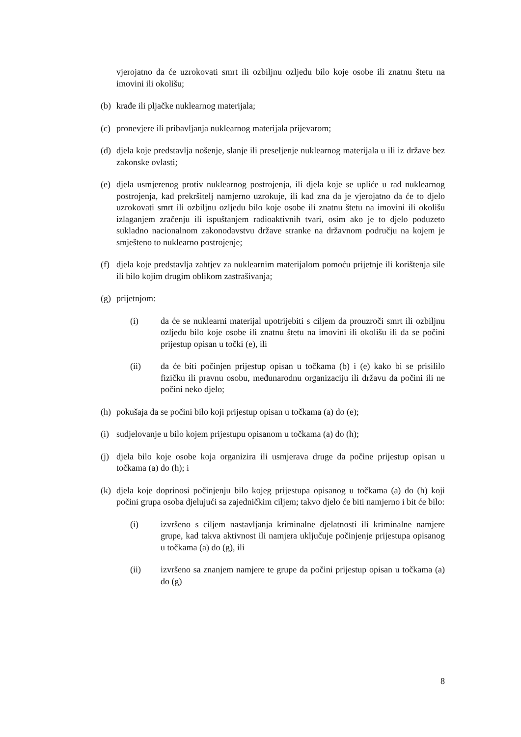vjerojatno da će uzrokovati smrt ili ozbiljnu ozljedu bilo koje osobe ili znatnu štetu na imovini ili okolišu;
(b) krađe ili pljačke nuklearnog materijala;
(c) pronevjere ili pribavljanja nuklearnog materijala prijevarom;
(d) djela koje predstavlja nošenje, slanje ili preseljenje nuklearnog materijala u ili iz države bez zakonske ovlasti;
(e) djela usmjerenog protiv nuklearnog postrojenja, ili djela koje se upliće u rad nuklearnog postrojenja, kad prekršitelj namjerno uzrokuje, ili kad zna da je vjerojatno da će to djelo uzrokovati smrt ili ozbiljnu ozljedu bilo koje osobe ili znatnu štetu na imovini ili okolišu izlaganjem zračenju ili ispuštanjem radioaktivnih tvari, osim ako je to djelo poduzeto sukladno nacionalnom zakonodavstvu države stranke na državnom području na kojem je smješteno to nuklearno postrojenje;
(f) djela koje predstavlja zahtjev za nuklearnim materijalom pomoću prijetnje ili korištenja sile ili bilo kojim drugim oblikom zastrašivanja;
(g) prijetnjom:
(i) da će se nuklearni materijal upotrijebiti s ciljem da prouzroči smrt ili ozbiljnu ozljedu bilo koje osobe ili znatnu štetu na imovini ili okolišu ili da se počini prijestup opisan u točki (e), ili
(ii) da će biti počinjen prijestup opisan u točkama (b) i (e) kako bi se prisililo fizičku ili pravnu osobu, međunarodnu organizaciju ili državu da počini ili ne počini neko djelo;
(h) pokušaja da se počini bilo koji prijestup opisan u točkama (a) do (e);
(i) sudjelovanje u bilo kojem prijestupu opisanom u točkama (a) do (h);
(j) djela bilo koje osobe koja organizira ili usmjerava druge da počine prijestup opisan u točkama (a) do (h); i
(k) djela koje doprinosi počinjenju bilo kojeg prijestupa opisanog u točkama (a) do (h) koji počini grupa osoba djelujući sa zajedničkim ciljem; takvo djelo će biti namjerno i bit će bilo:
(i) izvršeno s ciljem nastavljanja kriminalne djelatnosti ili kriminalne namjere grupe, kad takva aktivnost ili namjera uključuje počinjenje prijestupa opisanog u točkama (a) do (g), ili
(ii) izvršeno sa znanjem namjere te grupe da počini prijestup opisan u točkama (a) do (g)
8